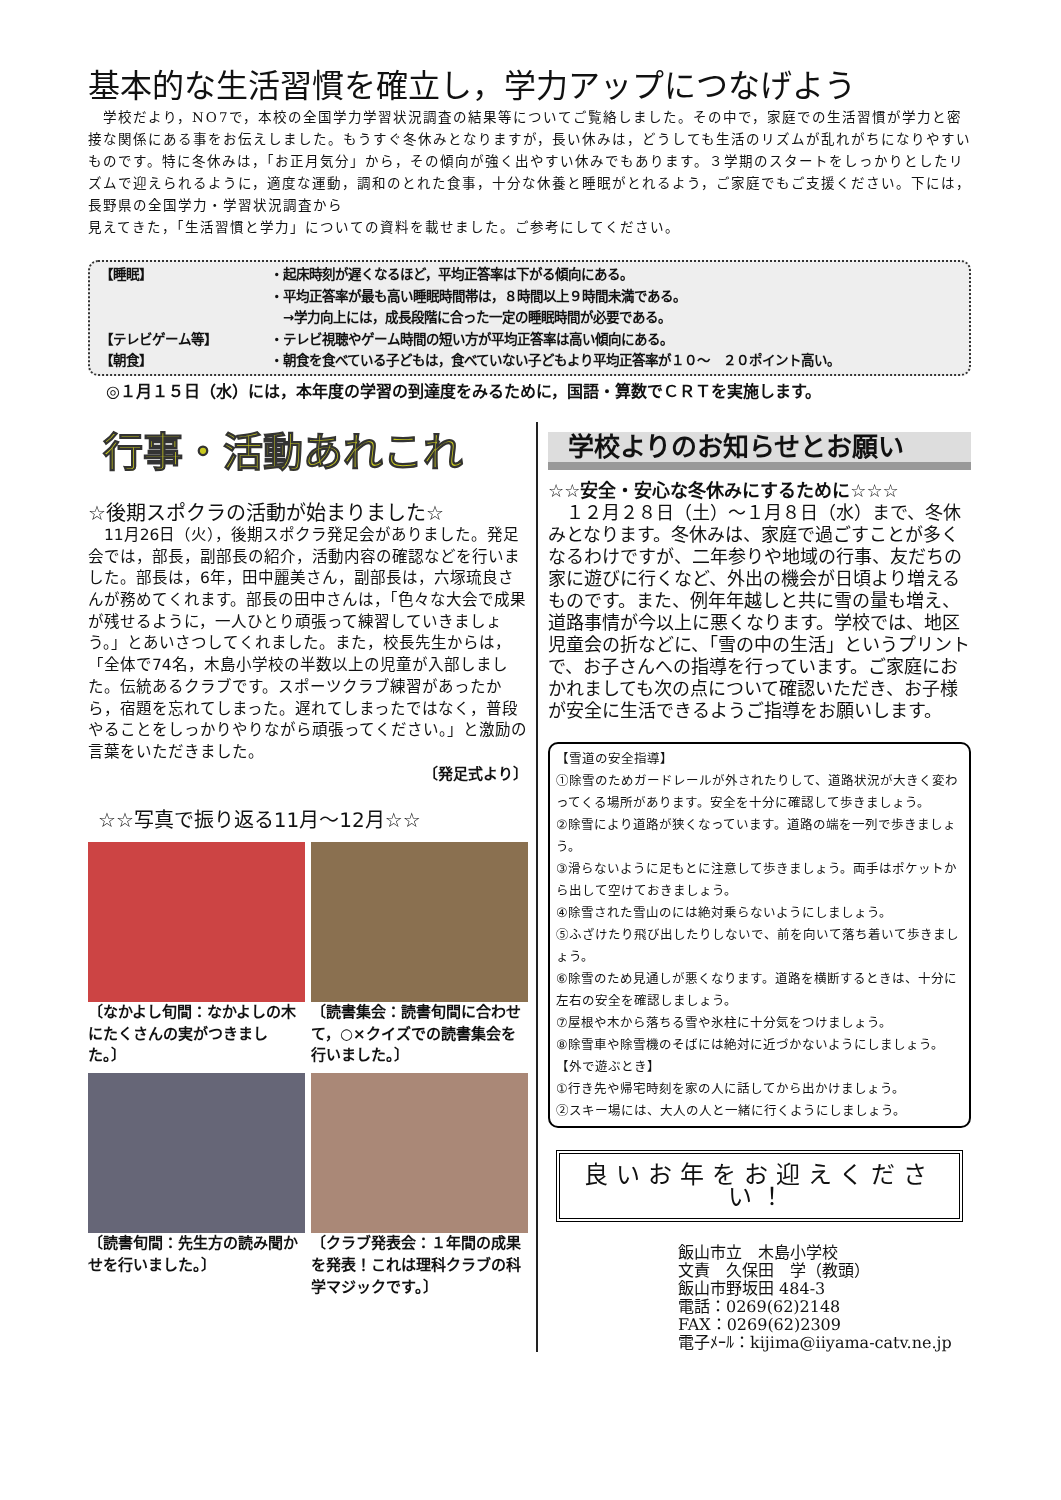基本的な生活習慣を確立し，学力アップにつなげよう
　学校だより，NO7で，本校の全国学力学習状況調査の結果等についてご覧絡しました。その中で，家庭での生活習慣が学力と密接な関係にある事をお伝えしました。もうすぐ冬休みとなりますが，長い休みは，どうしても生活のリズムが乱れがちになりやすいものです。特に冬休みは，「お正月気分」から，その傾向が強く出やすい休みでもあります。３学期のスタートをしっかりとしたリズムで迎えられるように，適度な運動，調和のとれた食事，十分な休養と睡眠がとれるよう，ご家庭でもご支援ください。下には，長野県の全国学力・学習状況調査から
見えてきた，「生活習慣と学力」についての資料を載せました。ご参考にしてください。
【睡眠】 ・起床時刻が遅くなるほど，平均正答率は下がる傾向にある。
・平均正答率が最も高い睡眠時間帯は，８時間以上９時間未満である。
　→学力向上には，成長段階に合った一定の睡眠時間が必要である。
【テレビゲーム等】 ・テレビ視聴やゲーム時間の短い方が平均正答率は高い傾向にある。
【朝食】 ・朝食を食べている子どもは，食べていない子どもより平均正答率が１０～　２０ポイント高い。
◎１月１５日（水）には，本年度の学習の到達度をみるために，国語・算数でＣＲＴを実施します。
行事・活動あれこれ
☆後期スポクラの活動が始まりました☆
　11月26日（火），後期スポクラ発足会がありました。発足会では，部長，副部長の紹介，活動内容の確認などを行いました。部長は，6年，田中麗美さん，副部長は，六塚琉良さんが務めてくれます。部長の田中さんは，「色々な大会で成果が残せるように，一人ひとり頑張って練習していきましょう。」とあいさつしてくれました。また，校長先生からは，「全体で74名，木島小学校の半数以上の児童が入部しました。伝統あるクラブです。スポーツクラブ練習があったから，宿題を忘れてしまった。遅れてしまったではなく，普段やることをしっかりやりながら頑張ってください。」と激励の言葉をいただきました。
〔発足式より〕
☆☆写真で振り返る11月～12月☆☆
〔なかよし旬間：なかよしの木にたくさんの実がつきました。〕
〔読書集会：読書旬間に合わせて，○×クイズでの読書集会を行いました。〕
〔読書旬間：先生方の読み聞かせを行いました。〕
〔クラブ発表会：１年間の成果を発表！これは理科クラブの科学マジックです。〕
学校よりのお知らせとお願い
☆☆安全・安心な冬休みにするために☆☆☆
　１２月２８日（土）～１月８日（水）まで、冬休みとなります。冬休みは、家庭で過ごすことが多くなるわけですが、二年参りや地域の行事、友だちの家に遊びに行くなど、外出の機会が日頃より増えるものです。また、例年年越しと共に雪の量も増え、道路事情が今以上に悪くなります。学校では、地区児童会の折などに、「雪の中の生活」というプリントで、お子さんへの指導を行っています。ご家庭におかれましても次の点について確認いただき、お子様が安全に生活できるようご指導をお願いします。
【雪道の安全指導】
①除雪のためガードレールが外されたりして、道路状況が大きく変わってくる場所があります。安全を十分に確認して歩きましょう。
②除雪により道路が狭くなっています。道路の端を一列で歩きましょう。
③滑らないように足もとに注意して歩きましょう。両手はポケットから出して空けておきましょう。
④除雪された雪山のには絶対乗らないようにしましょう。
⑤ふざけたり飛び出したりしないで、前を向いて落ち着いて歩きましょう。
⑥除雪のため見通しが悪くなります。道路を横断するときは、十分に左右の安全を確認しましょう。
⑦屋根や木から落ちる雪や氷柱に十分気をつけましょう。
⑧除雪車や除雪機のそばには絶対に近づかないようにしましょう。
【外で遊ぶとき】
①行き先や帰宅時刻を家の人に話してから出かけましょう。
②スキー場には、大人の人と一緒に行くようにしましょう。
良いお年をお迎えください！
飯山市立　木島小学校
文責　久保田　学（教頭）
飯山市野坂田 484-3
電話：0269(62)2148
FAX：0269(62)2309
電子ﾒｰﾙ：kijima@iiyama-catv.ne.jp